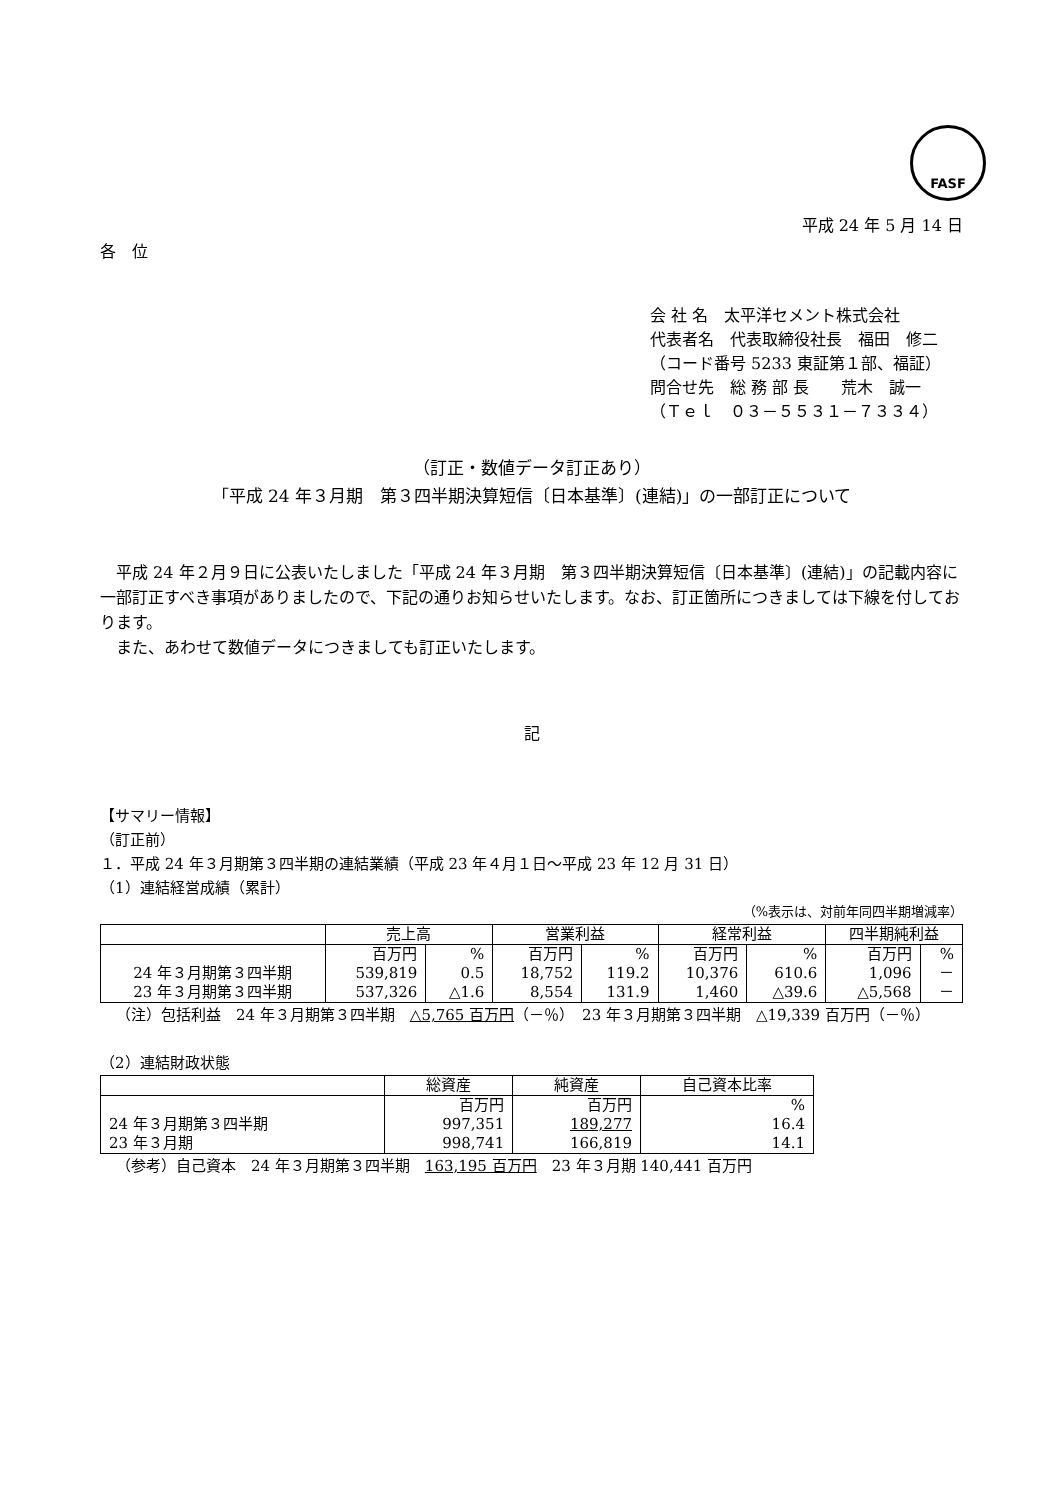FASF
平成 24 年 5 月 14 日
各　位
会 社 名　太平洋セメント株式会社
代表者名　代表取締役社長　福田　修二
（コード番号 5233 東証第１部、福証）
問合せ先　総 務 部 長　　荒木　誠一
（Ｔｅｌ　０３－５５３１－７３３４）
（訂正・数値データ訂正あり）
「平成 24 年３月期　第３四半期決算短信〔日本基準〕(連結)」の一部訂正について
平成 24 年２月９日に公表いたしました「平成 24 年３月期　第３四半期決算短信〔日本基準〕(連結)」の記載内容に一部訂正すべき事項がありましたので、下記の通りお知らせいたします。なお、訂正箇所につきましては下線を付しております。
また、あわせて数値データにつきましても訂正いたします。
記
【サマリー情報】
（訂正前）
１．平成 24 年３月期第３四半期の連結業績（平成 23 年４月１日～平成 23 年 12 月 31 日）
（1）連結経営成績（累計）
（%表示は、対前年同四半期増減率）
| | 売上高 | | 営業利益 | | 経常利益 | | 四半期純利益 | |
| --- | --- | --- | --- | --- | --- | --- | --- | --- |
| | 百万円 | % | 百万円 | % | 百万円 | % | 百万円 | % |
| 24 年３月期第３四半期 | 539,819 | 0.5 | 18,752 | 119.2 | 10,376 | 610.6 | 1,096 | － |
| 23 年３月期第３四半期 | 537,326 | △1.6 | 8,554 | 131.9 | 1,460 | △39.6 | △5,568 | － |
（注）包括利益　24 年３月期第３四半期　△5,765 百万円（－％）　23 年３月期第３四半期　△19,339 百万円（－％）
（2）連結財政状態
| | 総資産 | 純資産 | 自己資本比率 |
| --- | --- | --- | --- |
| | 百万円 | 百万円 | % |
| 24 年３月期第３四半期 | 997,351 | 189,277 | 16.4 |
| 23 年３月期 | 998,741 | 166,819 | 14.1 |
（参考）自己資本　24 年３月期第３四半期　163,195 百万円　23 年３月期 140,441 百万円